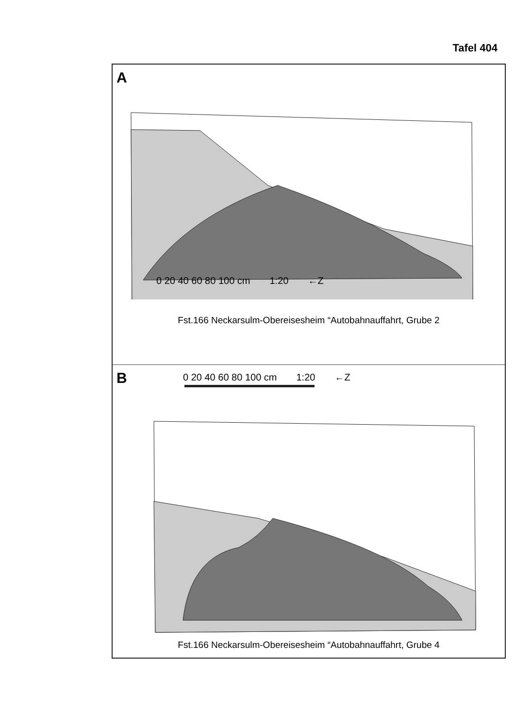Tafel 404
A
0 20 40 60 80 100 cm 1:20 ←Z
Fst.166 Neckarsulm-Obereisesheim “Autobahnauffahrt, Grube 2
B
0 20 40 60 80 100 cm 1:20 ←Z
Fst.166 Neckarsulm-Obereisesheim “Autobahnauffahrt, Grube 4